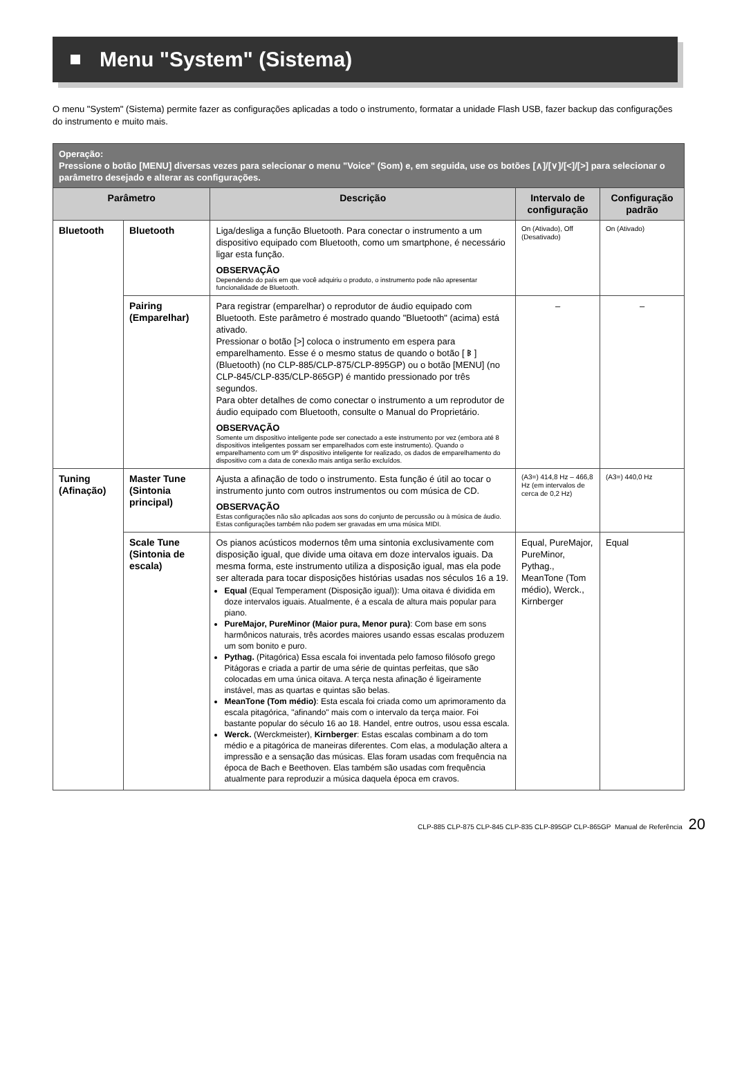Menu "System" (Sistema)
O menu "System" (Sistema) permite fazer as configurações aplicadas a todo o instrumento, formatar a unidade Flash USB, fazer backup das configurações do instrumento e muito mais.
| Operação: Pressione o botão [MENU] diversas vezes para selecionar o menu "Voice" (Som) e, em seguida, use os botões [∧]/[∨]/[<]/[>] para selecionar o parâmetro desejado e alterar as configurações. | | | | |
| --- | --- | --- | --- | --- |
| Parâmetro | | Descrição | Intervalo de configuração | Configuração padrão |
| Bluetooth | Bluetooth | Liga/desliga a função Bluetooth. Para conectar o instrumento a um dispositivo equipado com Bluetooth, como um smartphone, é necessário ligar esta função. OBSERVAÇÃO Dependendo do país em que você adquiriu o produto, o instrumento pode não apresentar funcionalidade de Bluetooth. | On (Ativado), Off (Desativado) | On (Ativado) |
| | Pairing (Emparelhar) | Para registrar (emparelhar) o reprodutor de áudio equipado com Bluetooth. Este parâmetro é mostrado quando "Bluetooth" (acima) está ativado. Pressionar o botão [>] coloca o instrumento em espera para emparelhamento. Esse é o mesmo status de quando o botão [ ᛒ ] (Bluetooth) (no CLP-885/CLP-875/CLP-895GP) ou o botão [MENU] (no CLP-845/CLP-835/CLP-865GP) é mantido pressionado por três segundos. Para obter detalhes de como conectar o instrumento a um reprodutor de áudio equipado com Bluetooth, consulte o Manual do Proprietário. OBSERVAÇÃO Somente um dispositivo inteligente pode ser conectado a este instrumento por vez (embora até 8 dispositivos inteligentes possam ser emparelhados com este instrumento). Quando o emparelhamento com um 9º dispositivo inteligente for realizado, os dados de emparelhamento do dispositivo com a data de conexão mais antiga serão excluídos. | – | – |
| Tuning (Afinação) | Master Tune (Sintonia principal) | Ajusta a afinação de todo o instrumento. Esta função é útil ao tocar o instrumento junto com outros instrumentos ou com música de CD. OBSERVAÇÃO Estas configurações não são aplicadas aos sons do conjunto de percussão ou à música de áudio. Estas configurações também não podem ser gravadas em uma música MIDI. | (A3=) 414,8 Hz – 466,8 Hz (em intervalos de cerca de 0,2 Hz) | (A3=) 440,0 Hz |
| | Scale Tune (Sintonia de escala) | Os pianos acústicos modernos têm uma sintonia exclusivamente com disposição igual, que divide uma oitava em doze intervalos iguais. Da mesma forma, este instrumento utiliza a disposição igual, mas ela pode ser alterada para tocar disposições histórias usadas nos séculos 16 a 19. Equal (Equal Temperament (Disposição igual)): Uma oitava é dividida em doze intervalos iguais. Atualmente, é a escala de altura mais popular para piano. PureMajor, PureMinor (Maior pura, Menor pura) : Com base em sons harmônicos naturais, três acordes maiores usando essas escalas produzem um som bonito e puro. Pythag. (Pitagórica) Essa escala foi inventada pelo famoso filósofo grego Pitágoras e criada a partir de uma série de quintas perfeitas, que são colocadas em uma única oitava. A terça nesta afinação é ligeiramente instável, mas as quartas e quintas são belas. MeanTone (Tom médio) : Esta escala foi criada como um aprimoramento da escala pitagórica, "afinando" mais com o intervalo da terça maior. Foi bastante popular do século 16 ao 18. Handel, entre outros, usou essa escala. Werck. (Werckmeister), Kirnberger : Estas escalas combinam a do tom médio e a pitagórica de maneiras diferentes. Com elas, a modulação altera a impressão e a sensação das músicas. Elas foram usadas com frequência na época de Bach e Beethoven. Elas também são usadas com frequência atualmente para reproduzir a música daquela época em cravos. | Equal, PureMajor, PureMinor, Pythag., MeanTone (Tom médio), Werck., Kirnberger | Equal |
CLP-885 CLP-875 CLP-845 CLP-835 CLP-895GP CLP-865GP Manual de Referência 20